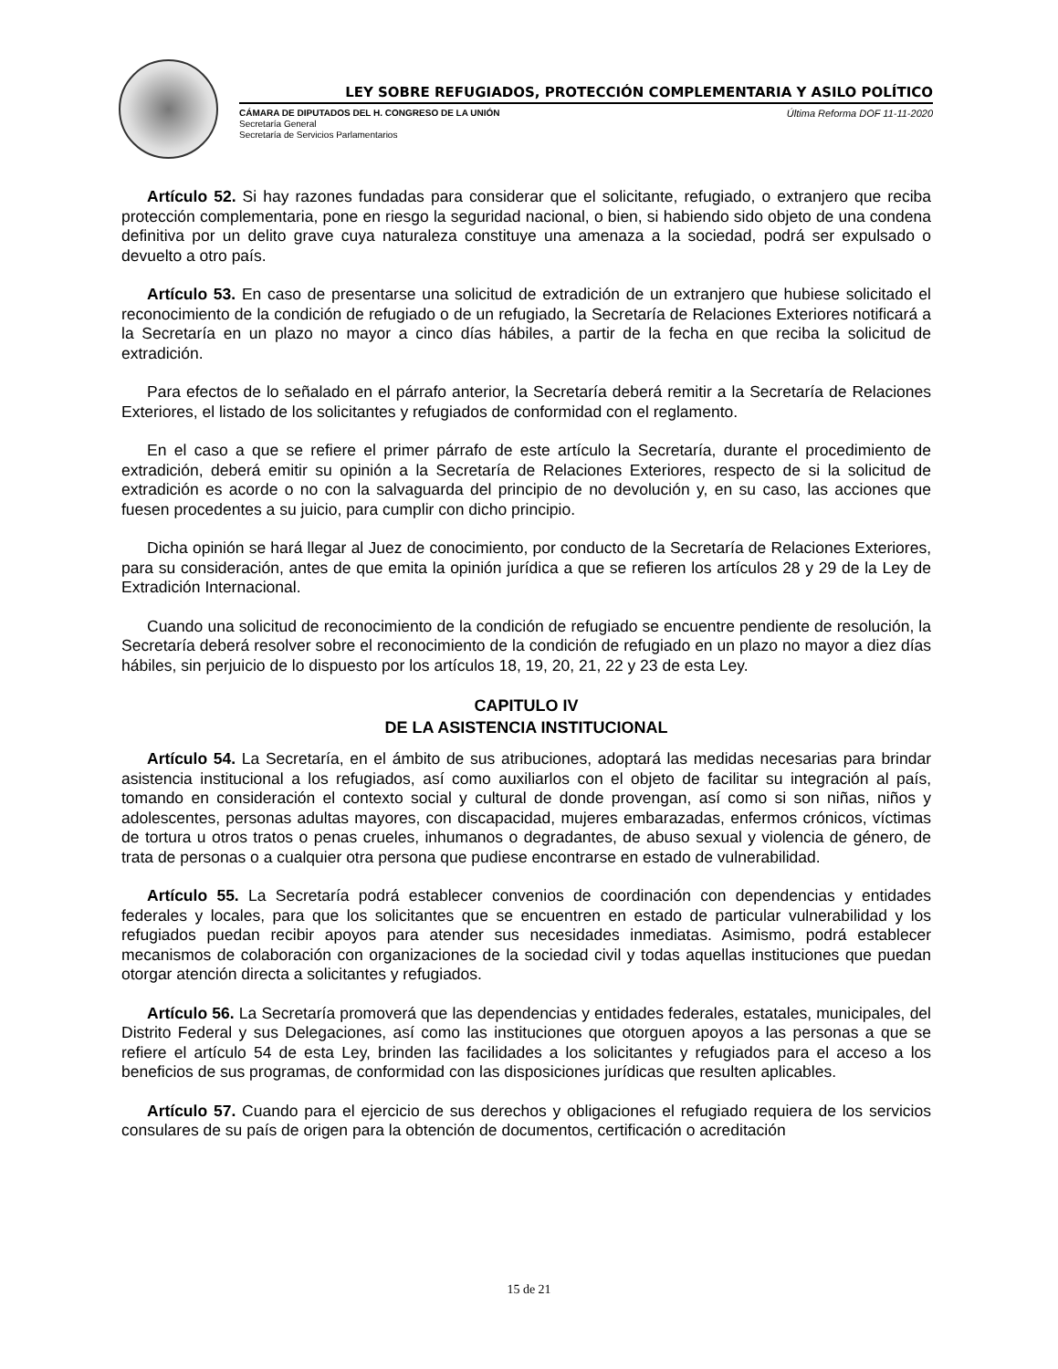LEY SOBRE REFUGIADOS, PROTECCIÓN COMPLEMENTARIA Y ASILO POLÍTICO
CÁMARA DE DIPUTADOS DEL H. CONGRESO DE LA UNIÓN
Secretaría General
Secretaría de Servicios Parlamentarios
Última Reforma DOF 11-11-2020
Artículo 52. Si hay razones fundadas para considerar que el solicitante, refugiado, o extranjero que reciba protección complementaria, pone en riesgo la seguridad nacional, o bien, si habiendo sido objeto de una condena definitiva por un delito grave cuya naturaleza constituye una amenaza a la sociedad, podrá ser expulsado o devuelto a otro país.
Artículo 53. En caso de presentarse una solicitud de extradición de un extranjero que hubiese solicitado el reconocimiento de la condición de refugiado o de un refugiado, la Secretaría de Relaciones Exteriores notificará a la Secretaría en un plazo no mayor a cinco días hábiles, a partir de la fecha en que reciba la solicitud de extradición.
Para efectos de lo señalado en el párrafo anterior, la Secretaría deberá remitir a la Secretaría de Relaciones Exteriores, el listado de los solicitantes y refugiados de conformidad con el reglamento.
En el caso a que se refiere el primer párrafo de este artículo la Secretaría, durante el procedimiento de extradición, deberá emitir su opinión a la Secretaría de Relaciones Exteriores, respecto de si la solicitud de extradición es acorde o no con la salvaguarda del principio de no devolución y, en su caso, las acciones que fuesen procedentes a su juicio, para cumplir con dicho principio.
Dicha opinión se hará llegar al Juez de conocimiento, por conducto de la Secretaría de Relaciones Exteriores, para su consideración, antes de que emita la opinión jurídica a que se refieren los artículos 28 y 29 de la Ley de Extradición Internacional.
Cuando una solicitud de reconocimiento de la condición de refugiado se encuentre pendiente de resolución, la Secretaría deberá resolver sobre el reconocimiento de la condición de refugiado en un plazo no mayor a diez días hábiles, sin perjuicio de lo dispuesto por los artículos 18, 19, 20, 21, 22 y 23 de esta Ley.
CAPITULO IV
DE LA ASISTENCIA INSTITUCIONAL
Artículo 54. La Secretaría, en el ámbito de sus atribuciones, adoptará las medidas necesarias para brindar asistencia institucional a los refugiados, así como auxiliarlos con el objeto de facilitar su integración al país, tomando en consideración el contexto social y cultural de donde provengan, así como si son niñas, niños y adolescentes, personas adultas mayores, con discapacidad, mujeres embarazadas, enfermos crónicos, víctimas de tortura u otros tratos o penas crueles, inhumanos o degradantes, de abuso sexual y violencia de género, de trata de personas o a cualquier otra persona que pudiese encontrarse en estado de vulnerabilidad.
Artículo 55. La Secretaría podrá establecer convenios de coordinación con dependencias y entidades federales y locales, para que los solicitantes que se encuentren en estado de particular vulnerabilidad y los refugiados puedan recibir apoyos para atender sus necesidades inmediatas. Asimismo, podrá establecer mecanismos de colaboración con organizaciones de la sociedad civil y todas aquellas instituciones que puedan otorgar atención directa a solicitantes y refugiados.
Artículo 56. La Secretaría promoverá que las dependencias y entidades federales, estatales, municipales, del Distrito Federal y sus Delegaciones, así como las instituciones que otorguen apoyos a las personas a que se refiere el artículo 54 de esta Ley, brinden las facilidades a los solicitantes y refugiados para el acceso a los beneficios de sus programas, de conformidad con las disposiciones jurídicas que resulten aplicables.
Artículo 57. Cuando para el ejercicio de sus derechos y obligaciones el refugiado requiera de los servicios consulares de su país de origen para la obtención de documentos, certificación o acreditación
15 de 21